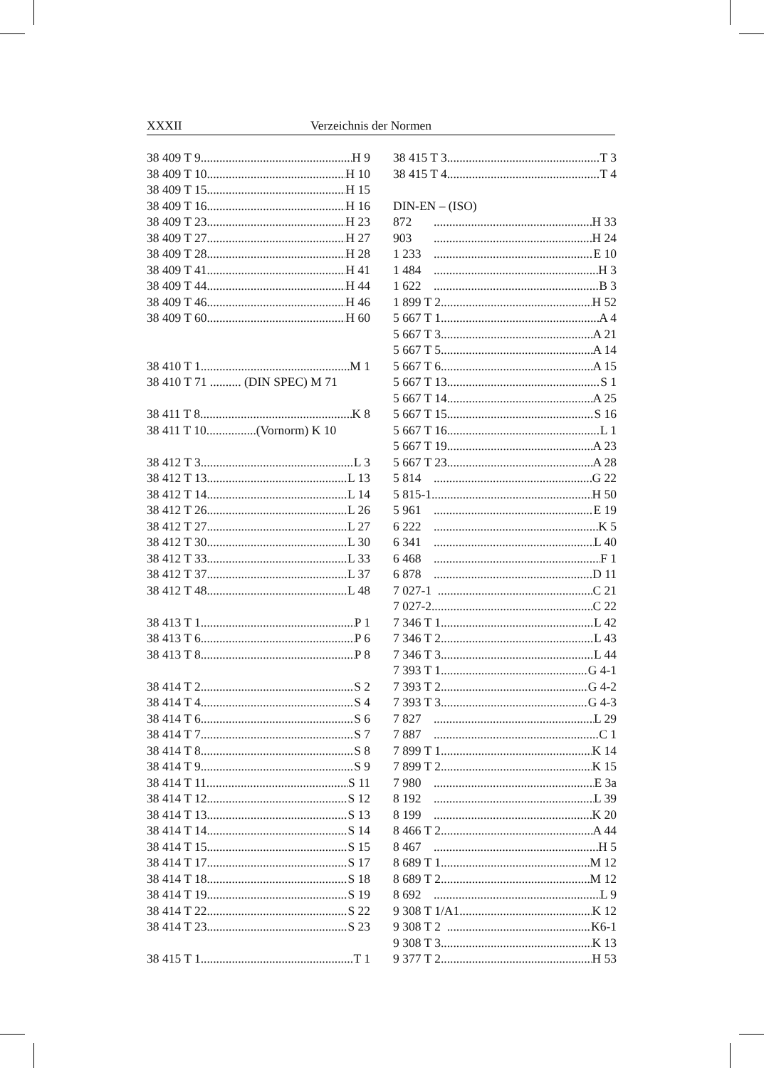XXXII Verzeichnis der Normen
38 409 T 9 H 9
38 409 T 10 H 10
38 409 T 15 H 15
38 409 T 16 H 16
38 409 T 23 H 23
38 409 T 27 H 27
38 409 T 28 H 28
38 409 T 41 H 41
38 409 T 44 H 44
38 409 T 46 H 46
38 409 T 60... H 60
38 410 T 1 M 1
38 410 T 71 .......... (DIN SPEC) M 71
38 411 T 8 K 8
38 411 T 10................(Vornorm) K 10
38 412 T 3 L 3
38 412 T 13 L 13
38 412 T 14 L 14
38 412 T 26 L 26
38 412 T 27 L 27
38 412 T 30 L 30
38 412 T 33 L 33
38 412 T 37 L 37
38 412 T 48 L 48
38 413 T 1 P 1
38 413 T 6 P 6
38 413 T 8 P 8
38 414 T 2 S 2
38 414 T 4 S 4
38 414 T 6 S 6
38 414 T 7 S 7
38 414 T 8 S 8
38 414 T 9 S 9
38 414 T 11 S 11
38 414 T 12 S 12
38 414 T 13 S 13
38 414 T 14 S 14
38 414 T 15 S 15
38 414 T 17 S 17
38 414 T 18 S 18
38 414 T 19 S 19
38 414 T 22 S 22
38 414 T 23 S 23
38 415 T 1 T 1
38 415 T 3 T 3
38 415 T 4 T 4
DIN-EN – (ISO)
872 H 33
903 H 24
1 233 E 10
1 484 H 3
1 622 B 3
1 899 T 2 H 52
5 667 T 1 A 4
5 667 T 3 A 21
5 667 T 5 A 14
5 667 T 6 A 15
5 667 T 13 S 1
5 667 T 14 A 25
5 667 T 15 S 16
5 667 T 16 L 1
5 667 T 19 A 23
5 667 T 23 A 28
5 814 G 22
5 815-1 H 50
5 961 E 19
6 222 K 5
6 341 L 40
6 468 F 1
6 878 D 11
7 027-1 C 21
7 027-2 C 22
7 346 T 1 L 42
7 346 T 2 L 43
7 346 T 3 L 44
7 393 T 1 G 4-1
7 393 T 2 G 4-2
7 393 T 3 G 4-3
7 827 L 29
7 887 C 1
7 899 T 1 K 14
7 899 T 2 K 15
7 980 E 3a
8 192 L 39
8 199 K 20
8 466 T 2 A 44
8 467 H 5
8 689 T 1 M 12
8 689 T 2 M 12
8 692 L 9
9 308 T 1/A1 K 12
9 308 T 2 K6-1
9 308 T 3 K 13
9 377 T 2 H 53